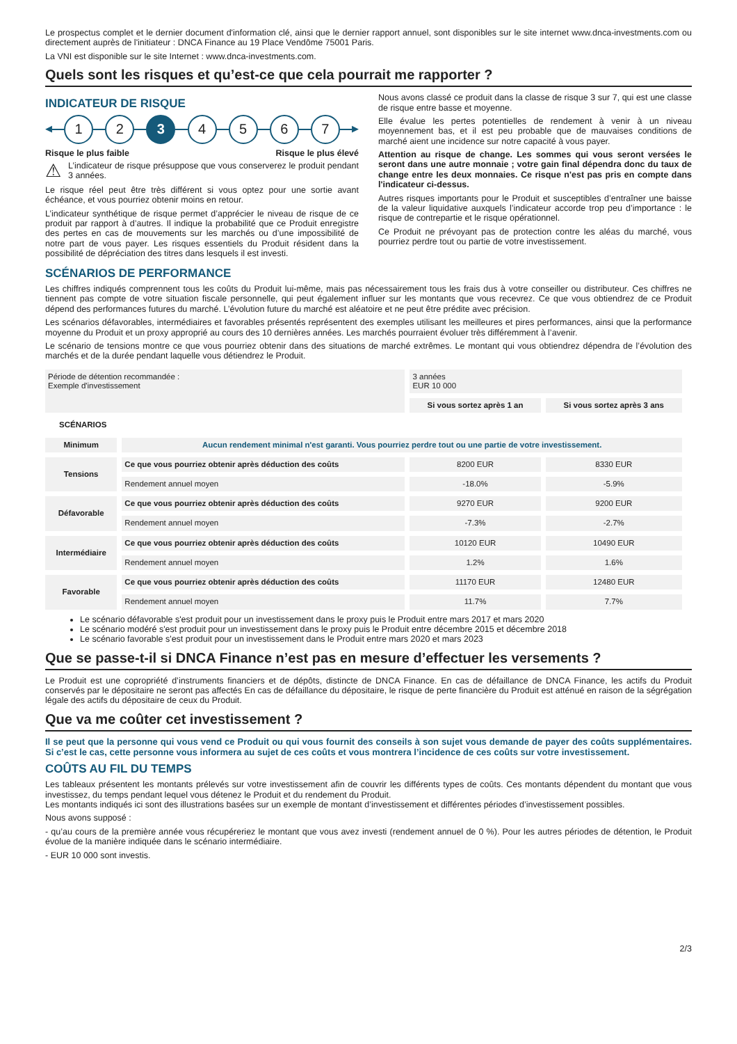Le prospectus complet et le dernier document d'information clé, ainsi que le dernier rapport annuel, sont disponibles sur le site internet www.dnca-investments.com ou directement auprès de l'initiateur : DNCA Finance au 19 Place Vendôme 75001 Paris.
La VNI est disponible sur le site Internet : www.dnca-investments.com.
Quels sont les risques et qu’est-ce que cela pourrait me rapporter ?
INDICATEUR DE RISQUE
◀
1 2 3 4 5 6 7
▶
Risque le plus faible Risque le plus élevé
⚠ L’indicateur de risque présuppose que vous conserverez le produit pendant 3 années.
Le risque réel peut être très différent si vous optez pour une sortie avant échéance, et vous pourriez obtenir moins en retour.
L’indicateur synthétique de risque permet d’apprécier le niveau de risque de ce produit par rapport à d’autres. Il indique la probabilité que ce Produit enregistre des pertes en cas de mouvements sur les marchés ou d’une impossibilité de notre part de vous payer. Les risques essentiels du Produit résident dans la possibilité de dépréciation des titres dans lesquels il est investi.
Nous avons classé ce produit dans la classe de risque 3 sur 7, qui est une classe de risque entre basse et moyenne.
Elle évalue les pertes potentielles de rendement à venir à un niveau moyennement bas, et il est peu probable que de mauvaises conditions de marché aient une incidence sur notre capacité à vous payer.
Attention au risque de change. Les sommes qui vous seront versées le seront dans une autre monnaie ; votre gain final dépendra donc du taux de change entre les deux monnaies. Ce risque n'est pas pris en compte dans l'indicateur ci-dessus.
Autres risques importants pour le Produit et susceptibles d’entraîner une baisse de la valeur liquidative auxquels l’indicateur accorde trop peu d’importance : le risque de contrepartie et le risque opérationnel.
Ce Produit ne prévoyant pas de protection contre les aléas du marché, vous pourriez perdre tout ou partie de votre investissement.
SCÉNARIOS DE PERFORMANCE
Les chiffres indiqués comprennent tous les coûts du Produit lui-même, mais pas nécessairement tous les frais dus à votre conseiller ou distributeur. Ces chiffres ne tiennent pas compte de votre situation fiscale personnelle, qui peut également influer sur les montants que vous recevrez. Ce que vous obtiendrez de ce Produit dépend des performances futures du marché. L’évolution future du marché est aléatoire et ne peut être prédite avec précision.
Les scénarios défavorables, intermédiaires et favorables présentés représentent des exemples utilisant les meilleures et pires performances, ainsi que la performance moyenne du Produit et un proxy approprié au cours des 10 dernières années. Les marchés pourraient évoluer très différemment à l’avenir.
Le scénario de tensions montre ce que vous pourriez obtenir dans des situations de marché extrêmes. Le montant qui vous obtiendrez dépendra de l’évolution des marchés et de la durée pendant laquelle vous détiendrez le Produit.
| Période de détention recommandée : Exemple d'investissement | | 3 années EUR 10 000 | |
| | | Si vous sortez après 1 an | Si vous sortez après 3 ans |
| SCÉNARIOS | | | |
| Minimum | Aucun rendement minimal n'est garanti. Vous pourriez perdre tout ou une partie de votre investissement. | | |
| Tensions | Ce que vous pourriez obtenir après déduction des coûts | 8200 EUR | 8330 EUR |
| | Rendement annuel moyen | -18.0% | -5.9% |
| Défavorable | Ce que vous pourriez obtenir après déduction des coûts | 9270 EUR | 9200 EUR |
| | Rendement annuel moyen | -7.3% | -2.7% |
| Intermédiaire | Ce que vous pourriez obtenir après déduction des coûts | 10120 EUR | 10490 EUR |
| | Rendement annuel moyen | 1.2% | 1.6% |
| Favorable | Ce que vous pourriez obtenir après déduction des coûts | 11170 EUR | 12480 EUR |
| | Rendement annuel moyen | 11.7% | 7.7% |
Le scénario défavorable s'est produit pour un investissement dans le proxy puis le Produit entre mars 2017 et mars 2020
Le scénario modéré s'est produit pour un investissement dans le proxy puis le Produit entre décembre 2015 et décembre 2018
Le scénario favorable s'est produit pour un investissement dans le Produit entre mars 2020 et mars 2023
Que se passe-t-il si DNCA Finance n’est pas en mesure d’effectuer les versements ?
Le Produit est une copropriété d’instruments financiers et de dépôts, distincte de DNCA Finance. En cas de défaillance de DNCA Finance, les actifs du Produit conservés par le dépositaire ne seront pas affectés En cas de défaillance du dépositaire, le risque de perte financière du Produit est atténué en raison de la ségrégation légale des actifs du dépositaire de ceux du Produit.
Que va me coûter cet investissement ?
Il se peut que la personne qui vous vend ce Produit ou qui vous fournit des conseils à son sujet vous demande de payer des coûts supplémentaires. Si c’est le cas, cette personne vous informera au sujet de ces coûts et vous montrera l’incidence de ces coûts sur votre investissement.
COÛTS AU FIL DU TEMPS
Les tableaux présentent les montants prélevés sur votre investissement afin de couvrir les différents types de coûts. Ces montants dépendent du montant que vous investissez, du temps pendant lequel vous détenez le Produit et du rendement du Produit.
Les montants indiqués ici sont des illustrations basées sur un exemple de montant d’investissement et différentes périodes d’investissement possibles.
Nous avons supposé :
- qu’au cours de la première année vous récupéreriez le montant que vous avez investi (rendement annuel de 0 %). Pour les autres périodes de détention, le Produit évolue de la manière indiquée dans le scénario intermédiaire.
- EUR 10 000 sont investis.
2/3